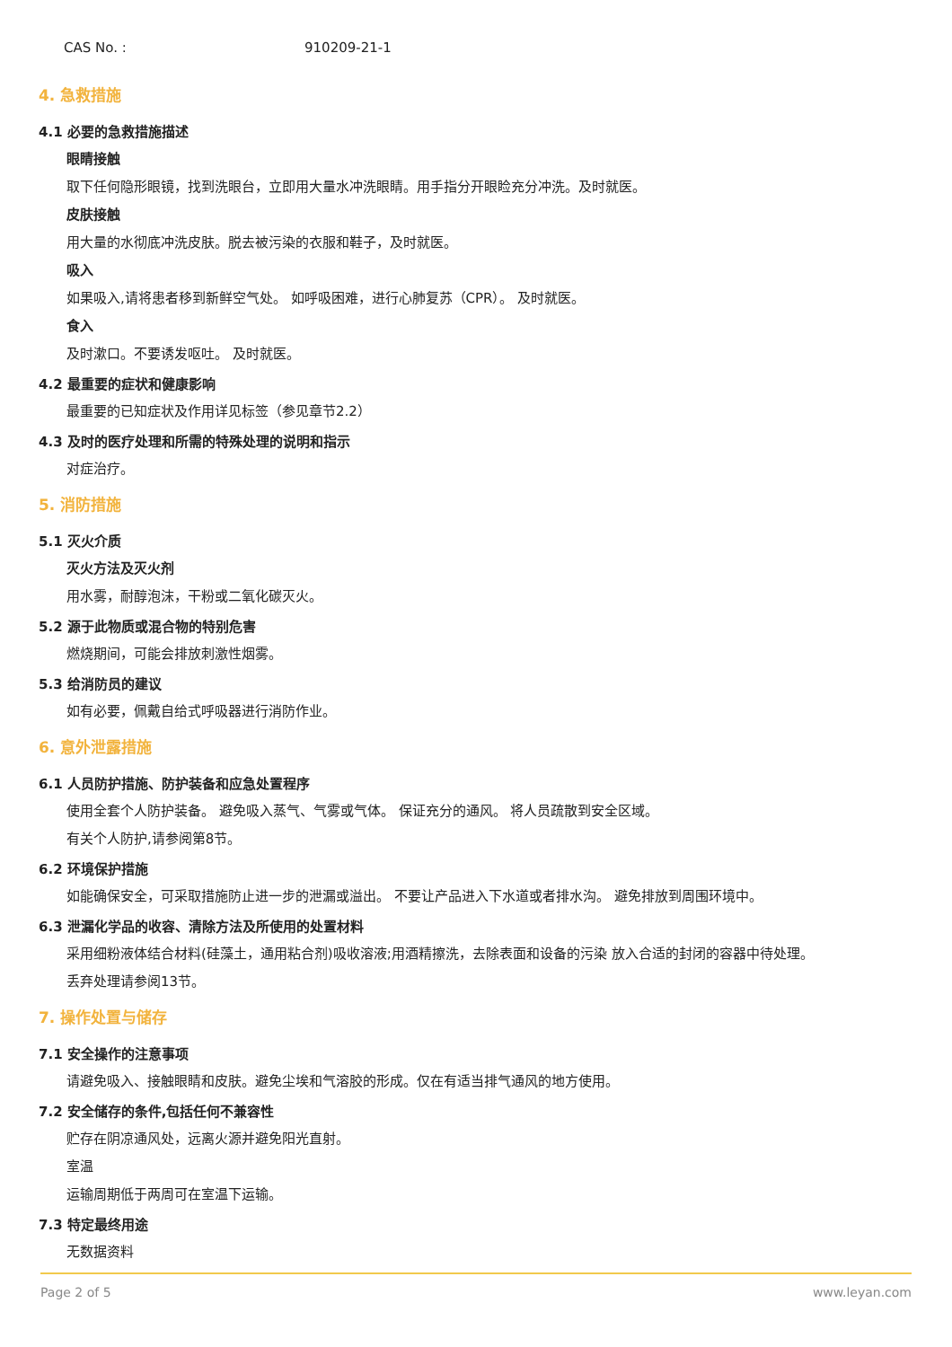CAS No. : 910209-21-1
4. 急救措施
4.1 必要的急救措施描述
眼睛接触
取下任何隐形眼镜，找到洗眼台，立即用大量水冲洗眼睛。用手指分开眼睑充分冲洗。及时就医。
皮肤接触
用大量的水彻底冲洗皮肤。脱去被污染的衣服和鞋子，及时就医。
吸入
如果吸入,请将患者移到新鲜空气处。 如呼吸困难，进行心肺复苏（CPR）。 及时就医。
食入
及时漱口。不要诱发呕吐。 及时就医。
4.2 最重要的症状和健康影响
最重要的已知症状及作用详见标签（参见章节2.2）
4.3 及时的医疗处理和所需的特殊处理的说明和指示
对症治疗。
5. 消防措施
5.1 灭火介质
灭火方法及灭火剂
用水雾，耐醇泡沫，干粉或二氧化碳灭火。
5.2 源于此物质或混合物的特别危害
燃烧期间，可能会排放刺激性烟雾。
5.3 给消防员的建议
如有必要，佩戴自给式呼吸器进行消防作业。
6. 意外泄露措施
6.1 人员防护措施、防护装备和应急处置程序
使用全套个人防护装备。 避免吸入蒸气、气雾或气体。 保证充分的通风。 将人员疏散到安全区域。
有关个人防护,请参阅第8节。
6.2 环境保护措施
如能确保安全，可采取措施防止进一步的泄漏或溢出。 不要让产品进入下水道或者排水沟。 避免排放到周围环境中。
6.3 泄漏化学品的收容、清除方法及所使用的处置材料
采用细粉液体结合材料(硅藻土，通用粘合剂)吸收溶液;用酒精擦洗，去除表面和设备的污染 放入合适的封闭的容器中待处理。
丢弃处理请参阅13节。
7. 操作处置与储存
7.1 安全操作的注意事项
请避免吸入、接触眼睛和皮肤。避免尘埃和气溶胶的形成。仅在有适当排气通风的地方使用。
7.2 安全储存的条件,包括任何不兼容性
贮存在阴凉通风处，远离火源并避免阳光直射。
室温
运输周期低于两周可在室温下运输。
7.3 特定最终用途
无数据资料
Page 2 of 5 www.leyan.com